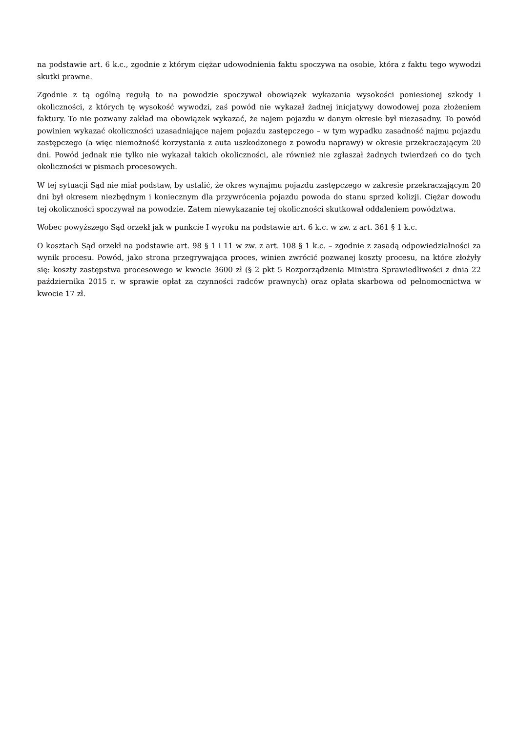na podstawie art. 6 k.c., zgodnie z którym ciężar udowodnienia faktu spoczywa na osobie, która z faktu tego wywodzi skutki prawne.
Zgodnie z tą ogólną regułą to na powodzie spoczywał obowiązek wykazania wysokości poniesionej szkody i okoliczności, z których tę wysokość wywodzi, zaś powód nie wykazał żadnej inicjatywy dowodowej poza złożeniem faktury. To nie pozwany zakład ma obowiązek wykazać, że najem pojazdu w danym okresie był niezasadny. To powód powinien wykazać okoliczności uzasadniające najem pojazdu zastępczego – w tym wypadku zasadność najmu pojazdu zastępczego (a więc niemożność korzystania z auta uszkodzonego z powodu naprawy) w okresie przekraczającym 20 dni. Powód jednak nie tylko nie wykazał takich okoliczności, ale również nie zgłaszał żadnych twierdzeń co do tych okoliczności w pismach procesowych.
W tej sytuacji Sąd nie miał podstaw, by ustalić, że okres wynajmu pojazdu zastępczego w zakresie przekraczającym 20 dni był okresem niezbędnym i koniecznym dla przywrócenia pojazdu powoda do stanu sprzed kolizji. Ciężar dowodu tej okoliczności spoczywał na powodzie. Zatem niewykazanie tej okoliczności skutkował oddaleniem powództwa.
Wobec powyższego Sąd orzekł jak w punkcie I wyroku na podstawie art. 6 k.c. w zw. z art. 361 § 1 k.c.
O kosztach Sąd orzekł na podstawie art. 98 § 1 i 11 w zw. z art. 108 § 1 k.c. – zgodnie z zasadą odpowiedzialności za wynik procesu. Powód, jako strona przegrywająca proces, winien zwrócić pozwanej koszty procesu, na które złożyły się: koszty zastępstwa procesowego w kwocie 3600 zł (§ 2 pkt 5 Rozporządzenia Ministra Sprawiedliwości z dnia 22 października 2015 r. w sprawie opłat za czynności radców prawnych) oraz opłata skarbowa od pełnomocnictwa w kwocie 17 zł.